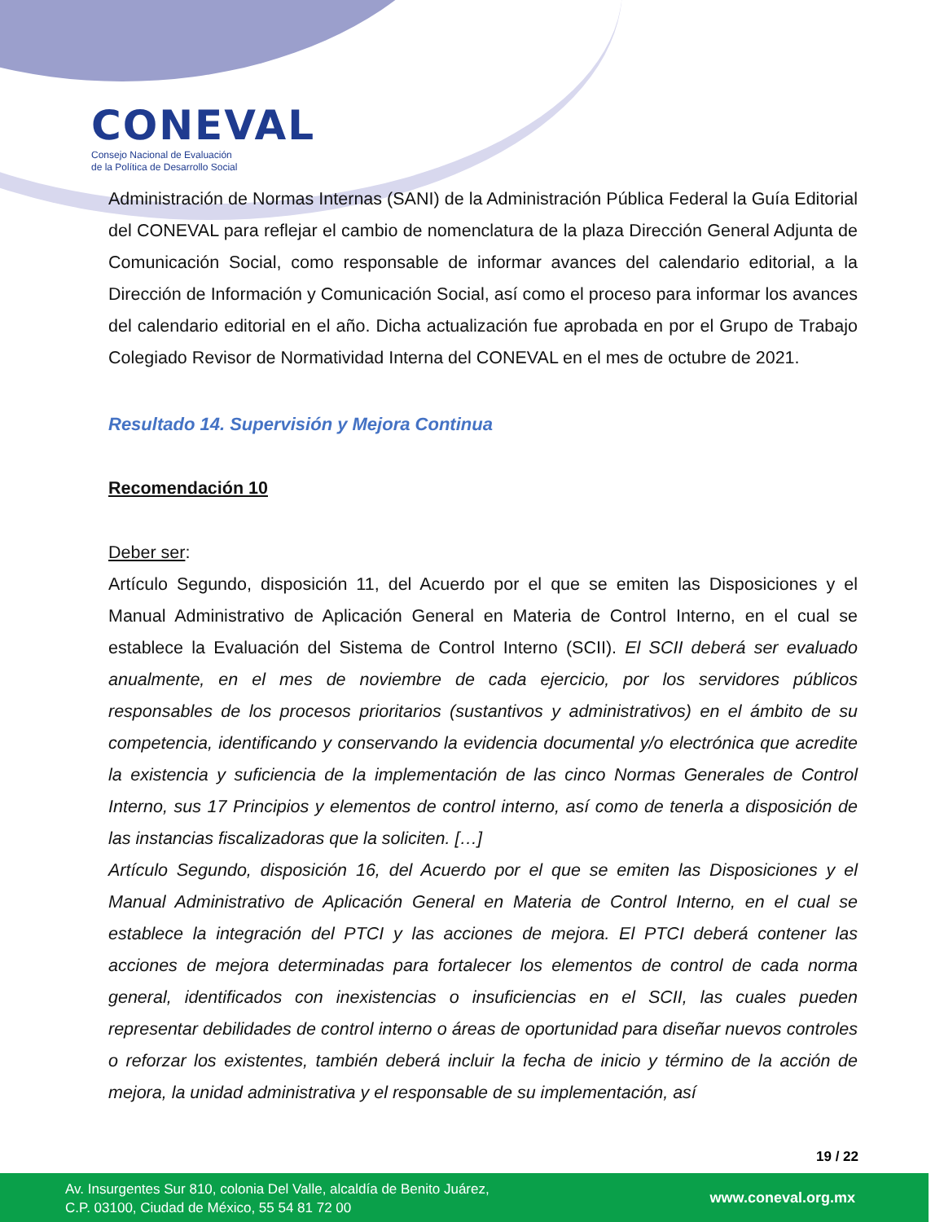CONEVAL
Consejo Nacional de Evaluación
de la Política de Desarrollo Social
Administración de Normas Internas (SANI) de la Administración Pública Federal la Guía Editorial del CONEVAL para reflejar el cambio de nomenclatura de la plaza Dirección General Adjunta de Comunicación Social, como responsable de informar avances del calendario editorial, a la Dirección de Información y Comunicación Social, así como el proceso para informar los avances del calendario editorial en el año. Dicha actualización fue aprobada en por el Grupo de Trabajo Colegiado Revisor de Normatividad Interna del CONEVAL en el mes de octubre de 2021.
Resultado 14. Supervisión y Mejora Continua
Recomendación 10
Deber ser:
Artículo Segundo, disposición 11, del Acuerdo por el que se emiten las Disposiciones y el Manual Administrativo de Aplicación General en Materia de Control Interno, en el cual se establece la Evaluación del Sistema de Control Interno (SCII). El SCII deberá ser evaluado anualmente, en el mes de noviembre de cada ejercicio, por los servidores públicos responsables de los procesos prioritarios (sustantivos y administrativos) en el ámbito de su competencia, identificando y conservando la evidencia documental y/o electrónica que acredite la existencia y suficiencia de la implementación de las cinco Normas Generales de Control Interno, sus 17 Principios y elementos de control interno, así como de tenerla a disposición de las instancias fiscalizadoras que la soliciten. […]
Artículo Segundo, disposición 16, del Acuerdo por el que se emiten las Disposiciones y el Manual Administrativo de Aplicación General en Materia de Control Interno, en el cual se establece la integración del PTCI y las acciones de mejora. El PTCI deberá contener las acciones de mejora determinadas para fortalecer los elementos de control de cada norma general, identificados con inexistencias o insuficiencias en el SCII, las cuales pueden representar debilidades de control interno o áreas de oportunidad para diseñar nuevos controles o reforzar los existentes, también deberá incluir la fecha de inicio y término de la acción de mejora, la unidad administrativa y el responsable de su implementación, así
19 / 22
Av. Insurgentes Sur 810, colonia Del Valle, alcaldía de Benito Juárez,
C.P. 03100, Ciudad de México, 55 54 81 72 00
www.coneval.org.mx